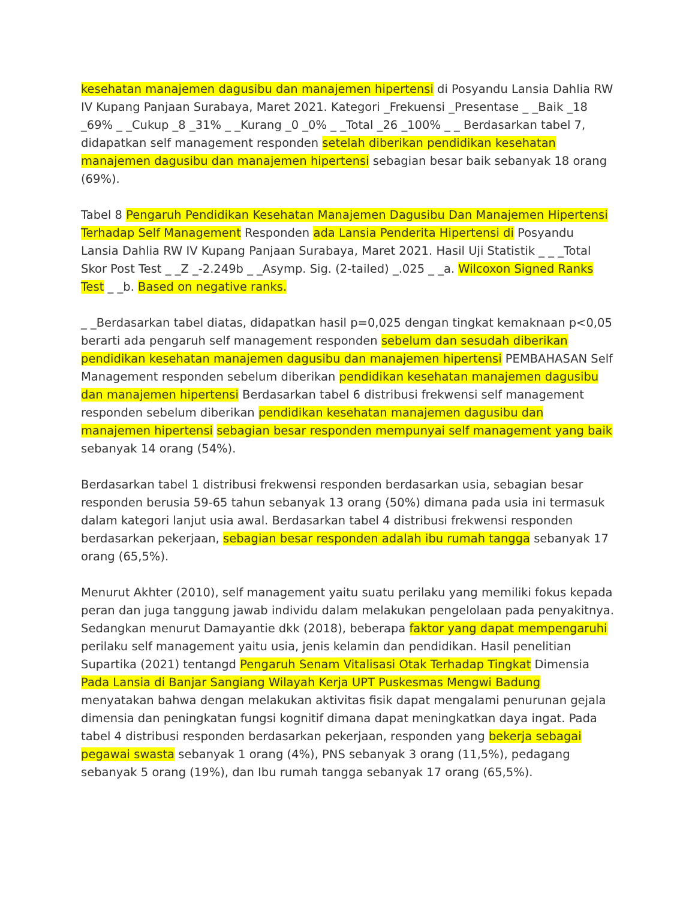kesehatan manajemen dagusibu dan manajemen hipertensi di Posyandu Lansia Dahlia RW IV Kupang Panjaan Surabaya, Maret 2021. Kategori _Frekuensi _Presentase _ _Baik _18 _69% _ _Cukup _8 _31% _ _Kurang _0 _0% _ _Total _26 _100% _ _ Berdasarkan tabel 7, didapatkan self management responden setelah diberikan pendidikan kesehatan manajemen dagusibu dan manajemen hipertensi sebagian besar baik sebanyak 18 orang (69%).
Tabel 8 Pengaruh Pendidikan Kesehatan Manajemen Dagusibu Dan Manajemen Hipertensi Terhadap Self Management Responden ada Lansia Penderita Hipertensi di Posyandu Lansia Dahlia RW IV Kupang Panjaan Surabaya, Maret 2021. Hasil Uji Statistik _ _ _Total Skor Post Test _ _Z _-2.249b _ _Asymp. Sig. (2-tailed) _.025 _ _a. Wilcoxon Signed Ranks Test _ _b. Based on negative ranks.
_ _Berdasarkan tabel diatas, didapatkan hasil p=0,025 dengan tingkat kemaknaan p<0,05 berarti ada pengaruh self management responden sebelum dan sesudah diberikan pendidikan kesehatan manajemen dagusibu dan manajemen hipertensi PEMBAHASAN Self Management responden sebelum diberikan pendidikan kesehatan manajemen dagusibu dan manajemen hipertensi Berdasarkan tabel 6 distribusi frekwensi self management responden sebelum diberikan pendidikan kesehatan manajemen dagusibu dan manajemen hipertensi sebagian besar responden mempunyai self management yang baik sebanyak 14 orang (54%).
Berdasarkan tabel 1 distribusi frekwensi responden berdasarkan usia, sebagian besar responden berusia 59-65 tahun sebanyak 13 orang (50%) dimana pada usia ini termasuk dalam kategori lanjut usia awal. Berdasarkan tabel 4 distribusi frekwensi responden berdasarkan pekerjaan, sebagian besar responden adalah ibu rumah tangga sebanyak 17 orang (65,5%).
Menurut Akhter (2010), self management yaitu suatu perilaku yang memiliki fokus kepada peran dan juga tanggung jawab individu dalam melakukan pengelolaan pada penyakitnya. Sedangkan menurut Damayantie dkk (2018), beberapa faktor yang dapat mempengaruhi perilaku self management yaitu usia, jenis kelamin dan pendidikan. Hasil penelitian Supartika (2021) tentangd Pengaruh Senam Vitalisasi Otak Terhadap Tingkat Dimensia Pada Lansia di Banjar Sangiang Wilayah Kerja UPT Puskesmas Mengwi Badung menyatakan bahwa dengan melakukan aktivitas fisik dapat mengalami penurunan gejala dimensia dan peningkatan fungsi kognitif dimana dapat meningkatkan daya ingat. Pada tabel 4 distribusi responden berdasarkan pekerjaan, responden yang bekerja sebagai pegawai swasta sebanyak 1 orang (4%), PNS sebanyak 3 orang (11,5%), pedagang sebanyak 5 orang (19%), dan Ibu rumah tangga sebanyak 17 orang (65,5%).